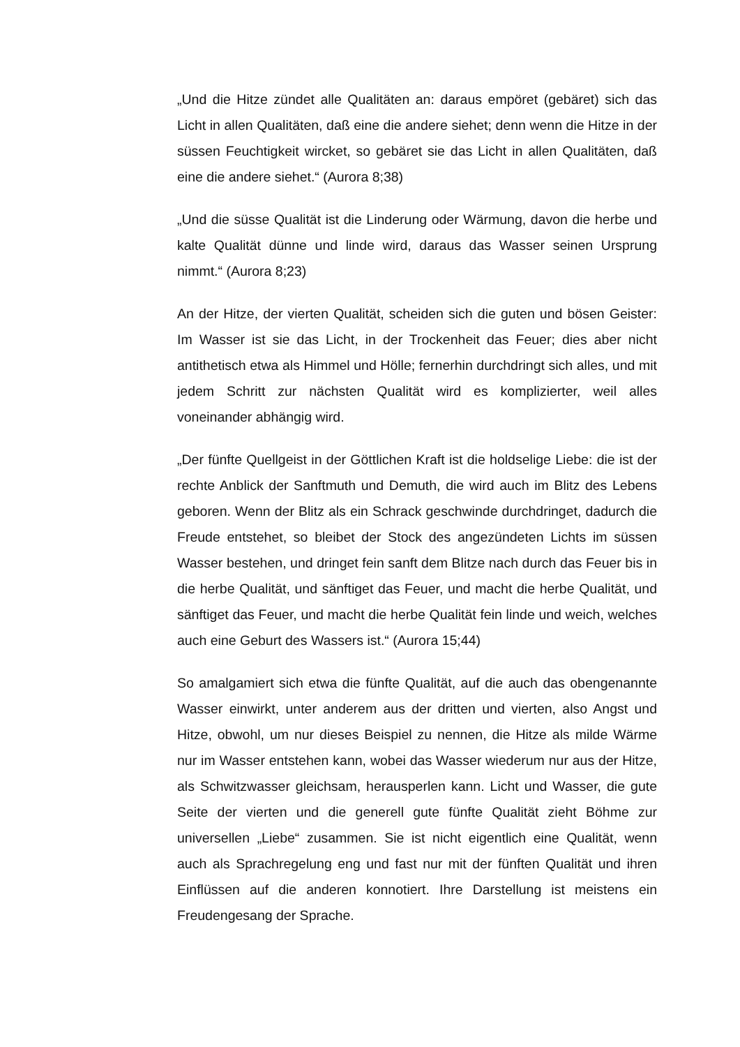„Und die Hitze zündet alle Qualitäten an: daraus empöret (gebäret) sich das Licht in allen Qualitäten, daß eine die andere siehet; denn wenn die Hitze in der süssen Feuchtigkeit wircket, so gebäret sie das Licht in allen Qualitäten, daß eine die andere siehet.“ (Aurora 8;38)
„Und die süsse Qualität ist die Linderung oder Wärmung, davon die herbe und kalte Qualität dünne und linde wird, daraus das Wasser seinen Ursprung nimmt.“ (Aurora 8;23)
An der Hitze, der vierten Qualität, scheiden sich die guten und bösen Geister: Im Wasser ist sie das Licht, in der Trockenheit das Feuer; dies aber nicht antithetisch etwa als Himmel und Hölle; fernerhin durchdringt sich alles, und mit jedem Schritt zur nächsten Qualität wird es komplizierter, weil alles voneinander abhängig wird.
„Der fünfte Quellgeist in der Göttlichen Kraft ist die holdselige Liebe: die ist der rechte Anblick der Sanftmuth und Demuth, die wird auch im Blitz des Lebens geboren. Wenn der Blitz als ein Schrack geschwinde durchdringet, dadurch die Freude entstehet, so bleibet der Stock des angezündeten Lichts im süssen Wasser bestehen, und dringet fein sanft dem Blitze nach durch das Feuer bis in die herbe Qualität, und sänftiget das Feuer, und macht die herbe Qualität, und sänftiget das Feuer, und macht die herbe Qualität fein linde und weich, welches auch eine Geburt des Wassers ist.“ (Aurora 15;44)
So amalgamiert sich etwa die fünfte Qualität, auf die auch das obengenannte Wasser einwirkt, unter anderem aus der dritten und vierten, also Angst und Hitze, obwohl, um nur dieses Beispiel zu nennen, die Hitze als milde Wärme nur im Wasser entstehen kann, wobei das Wasser wiederum nur aus der Hitze, als Schwitzwasser gleichsam, herausperlen kann. Licht und Wasser, die gute Seite der vierten und die generell gute fünfte Qualität zieht Böhme zur universellen „Liebe“ zusammen. Sie ist nicht eigentlich eine Qualität, wenn auch als Sprachregelung eng und fast nur mit der fünften Qualität und ihren Einflüssen auf die anderen konnotiert. Ihre Darstellung ist meistens ein Freudengesang der Sprache.